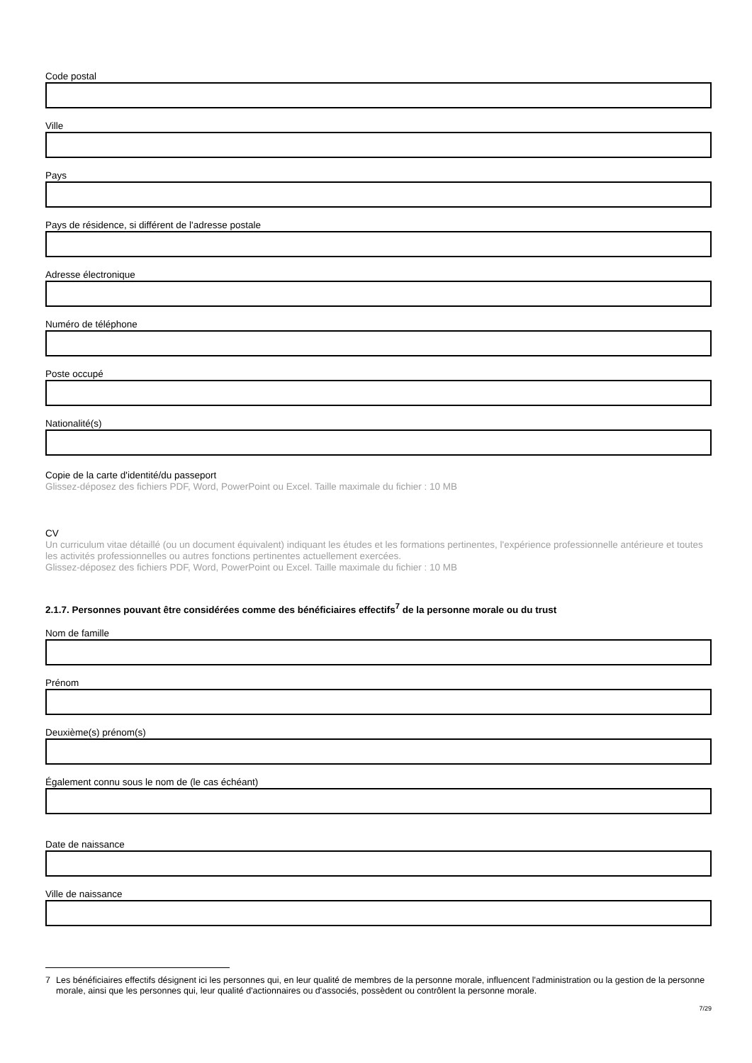Code postal
Ville
Pays
Pays de résidence, si différent de l'adresse postale
Adresse électronique
Numéro de téléphone
Poste occupé
Nationalité(s)
Copie de la carte d'identité/du passeport
Glissez-déposez des fichiers PDF, Word, PowerPoint ou Excel. Taille maximale du fichier : 10 MB
CV
Un curriculum vitae détaillé (ou un document équivalent) indiquant les études et les formations pertinentes, l'expérience professionnelle antérieure et toutes les activités professionnelles ou autres fonctions pertinentes actuellement exercées.
Glissez-déposez des fichiers PDF, Word, PowerPoint ou Excel. Taille maximale du fichier : 10 MB
2.1.7. Personnes pouvant être considérées comme des bénéficiaires effectifs<sup>7</sup> de la personne morale ou du trust
Nom de famille
Prénom
Deuxième(s) prénom(s)
Également connu sous le nom de (le cas échéant)
Date de naissance
Ville de naissance
7 Les bénéficiaires effectifs désignent ici les personnes qui, en leur qualité de membres de la personne morale, influencent l'administration ou la gestion de la personne morale, ainsi que les personnes qui, leur qualité d'actionnaires ou d'associés, possèdent ou contrôlent la personne morale.
7/29